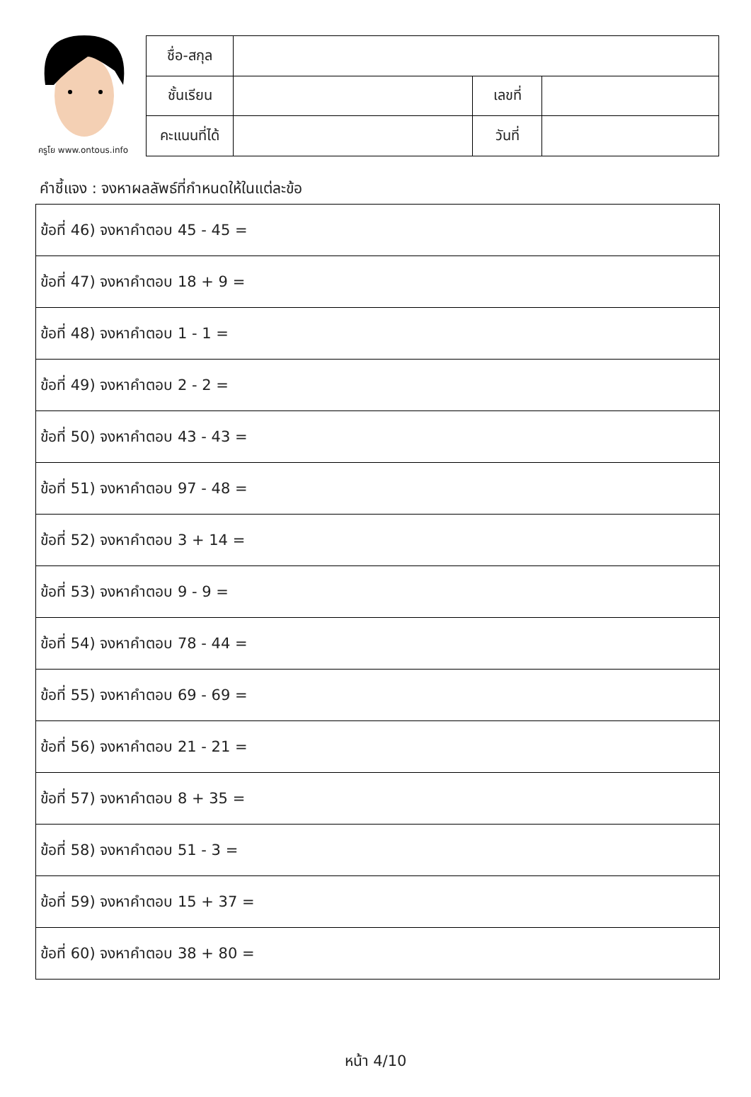ครูโย www.ontous.info
| ชื่อ-สกุล | | | |
| ชั้นเรียน | | เลขที่ | |
| คะแนนที่ได้ | | วันที่ | |
คำชี้แจง : จงหาผลลัพธ์ที่กำหนดให้ในแต่ละข้อ
| ข้อที่ 46) จงหาคำตอบ 45 - 45 = |
| ข้อที่ 47) จงหาคำตอบ 18 + 9 = |
| ข้อที่ 48) จงหาคำตอบ 1 - 1 = |
| ข้อที่ 49) จงหาคำตอบ 2 - 2 = |
| ข้อที่ 50) จงหาคำตอบ 43 - 43 = |
| ข้อที่ 51) จงหาคำตอบ 97 - 48 = |
| ข้อที่ 52) จงหาคำตอบ 3 + 14 = |
| ข้อที่ 53) จงหาคำตอบ 9 - 9 = |
| ข้อที่ 54) จงหาคำตอบ 78 - 44 = |
| ข้อที่ 55) จงหาคำตอบ 69 - 69 = |
| ข้อที่ 56) จงหาคำตอบ 21 - 21 = |
| ข้อที่ 57) จงหาคำตอบ 8 + 35 = |
| ข้อที่ 58) จงหาคำตอบ 51 - 3 = |
| ข้อที่ 59) จงหาคำตอบ 15 + 37 = |
| ข้อที่ 60) จงหาคำตอบ 38 + 80 = |
หน้า 4/10